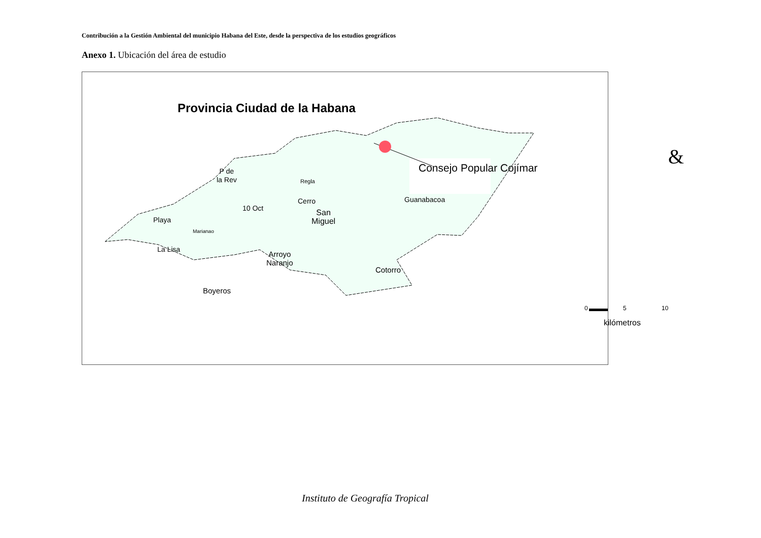Contribución a la Gestión Ambiental del municipio Habana del Este, desde la perspectiva de los estudios geográficos
Anexo 1. Ubicación del área de estudio
Provincia Ciudad de la Habana
Consejo Popular Cojímar &
P de
la Rev
Regla
Cerro Guanabacoa
10 Oct
Playa
San
Miguel
Marianao
La Lisa
Arroyo
Naranjo
Cotorro
Boyeros
0 5 10
kilómetros
Instituto de Geografía Tropical